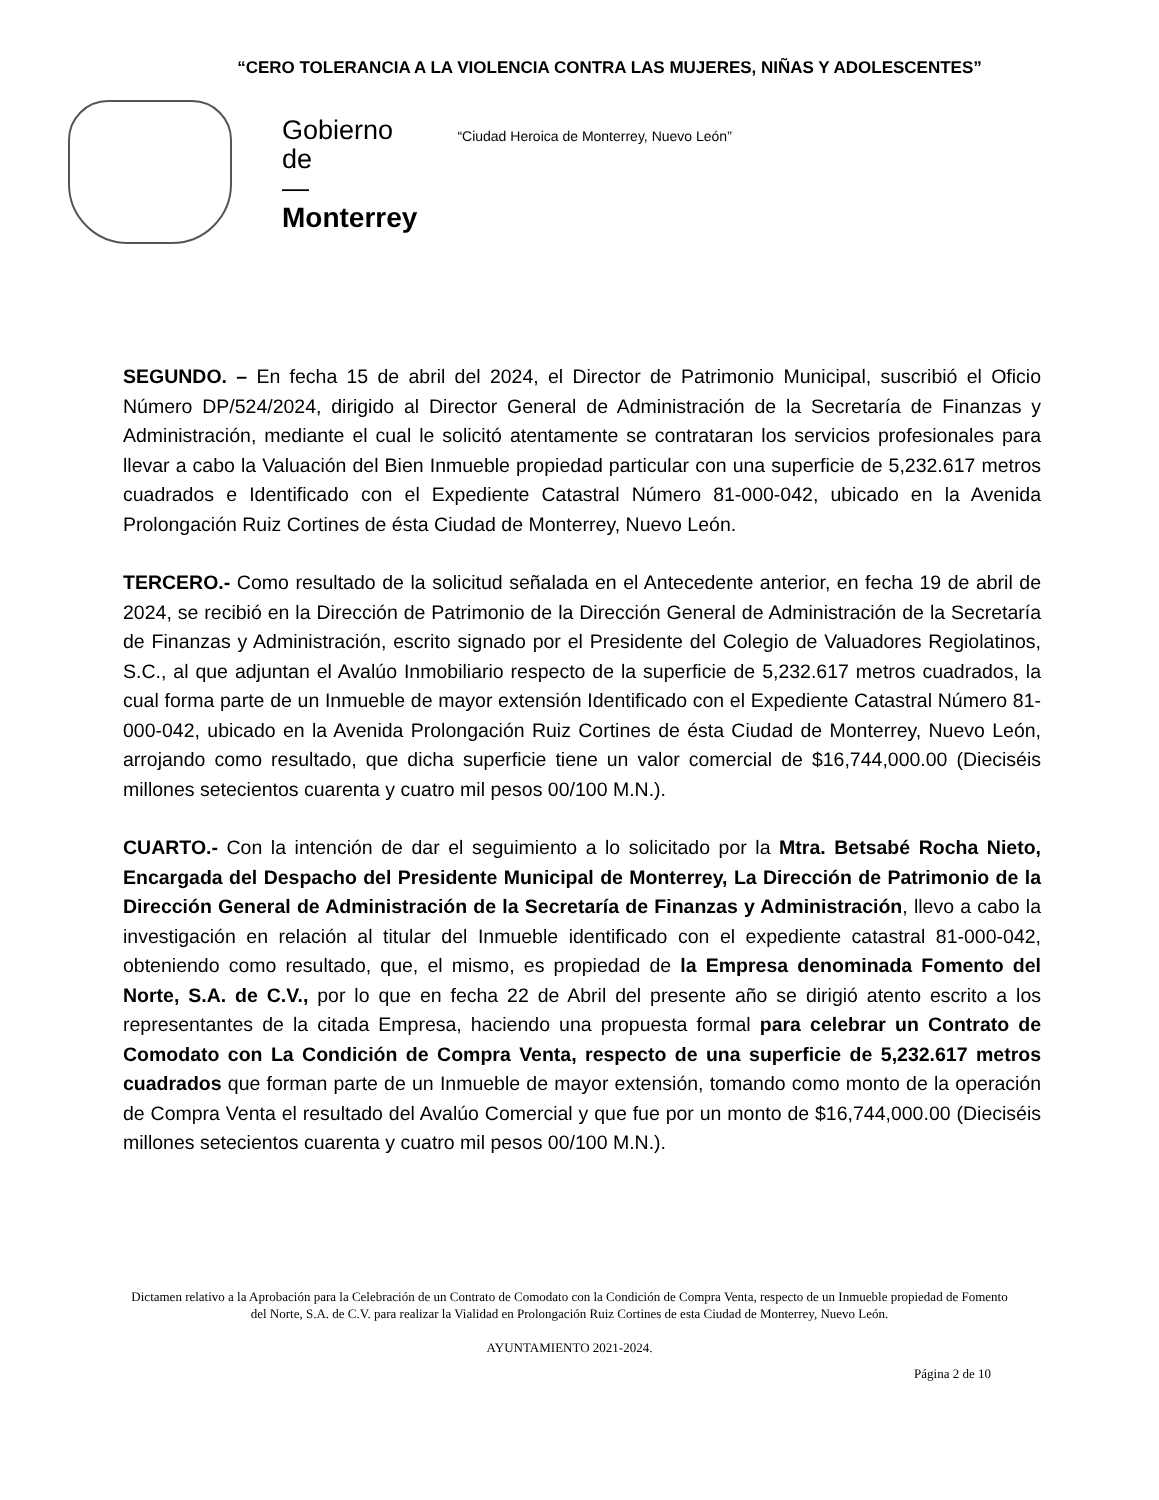“CERO TOLERANCIA A LA VIOLENCIA CONTRA LAS MUJERES, NIÑAS Y ADOLESCENTES”
Gobierno
de
—
Monterrey
“Ciudad Heroica de Monterrey, Nuevo León”
SEGUNDO. – En fecha 15 de abril del 2024, el Director de Patrimonio Municipal, suscribió el Oficio Número DP/524/2024, dirigido al Director General de Administración de la Secretaría de Finanzas y Administración, mediante el cual le solicitó atentamente se contrataran los servicios profesionales para llevar a cabo la Valuación del Bien Inmueble propiedad particular con una superficie de 5,232.617 metros cuadrados e Identificado con el Expediente Catastral Número 81-000-042, ubicado en la Avenida Prolongación Ruiz Cortines de ésta Ciudad de Monterrey, Nuevo León.
TERCERO.- Como resultado de la solicitud señalada en el Antecedente anterior, en fecha 19 de abril de 2024, se recibió en la Dirección de Patrimonio de la Dirección General de Administración de la Secretaría de Finanzas y Administración, escrito signado por el Presidente del Colegio de Valuadores Regiolatinos, S.C., al que adjuntan el Avalúo Inmobiliario respecto de la superficie de 5,232.617 metros cuadrados, la cual forma parte de un Inmueble de mayor extensión Identificado con el Expediente Catastral Número 81-000-042, ubicado en la Avenida Prolongación Ruiz Cortines de ésta Ciudad de Monterrey, Nuevo León, arrojando como resultado, que dicha superficie tiene un valor comercial de $16,744,000.00 (Dieciséis millones setecientos cuarenta y cuatro mil pesos 00/100 M.N.).
CUARTO.- Con la intención de dar el seguimiento a lo solicitado por la Mtra. Betsabé Rocha Nieto, Encargada del Despacho del Presidente Municipal de Monterrey, La Dirección de Patrimonio de la Dirección General de Administración de la Secretaría de Finanzas y Administración, llevo a cabo la investigación en relación al titular del Inmueble identificado con el expediente catastral 81-000-042, obteniendo como resultado, que, el mismo, es propiedad de la Empresa denominada Fomento del Norte, S.A. de C.V., por lo que en fecha 22 de Abril del presente año se dirigió atento escrito a los representantes de la citada Empresa, haciendo una propuesta formal para celebrar un Contrato de Comodato con La Condición de Compra Venta, respecto de una superficie de 5,232.617 metros cuadrados que forman parte de un Inmueble de mayor extensión, tomando como monto de la operación de Compra Venta el resultado del Avalúo Comercial y que fue por un monto de $16,744,000.00 (Dieciséis millones setecientos cuarenta y cuatro mil pesos 00/100 M.N.).
Dictamen relativo a la Aprobación para la Celebración de un Contrato de Comodato con la Condición de Compra Venta, respecto de un Inmueble propiedad de Fomento del Norte, S.A. de C.V. para realizar la Vialidad en Prolongación Ruiz Cortines de esta Ciudad de Monterrey, Nuevo León.
AYUNTAMIENTO 2021-2024.
Página 2 de 10